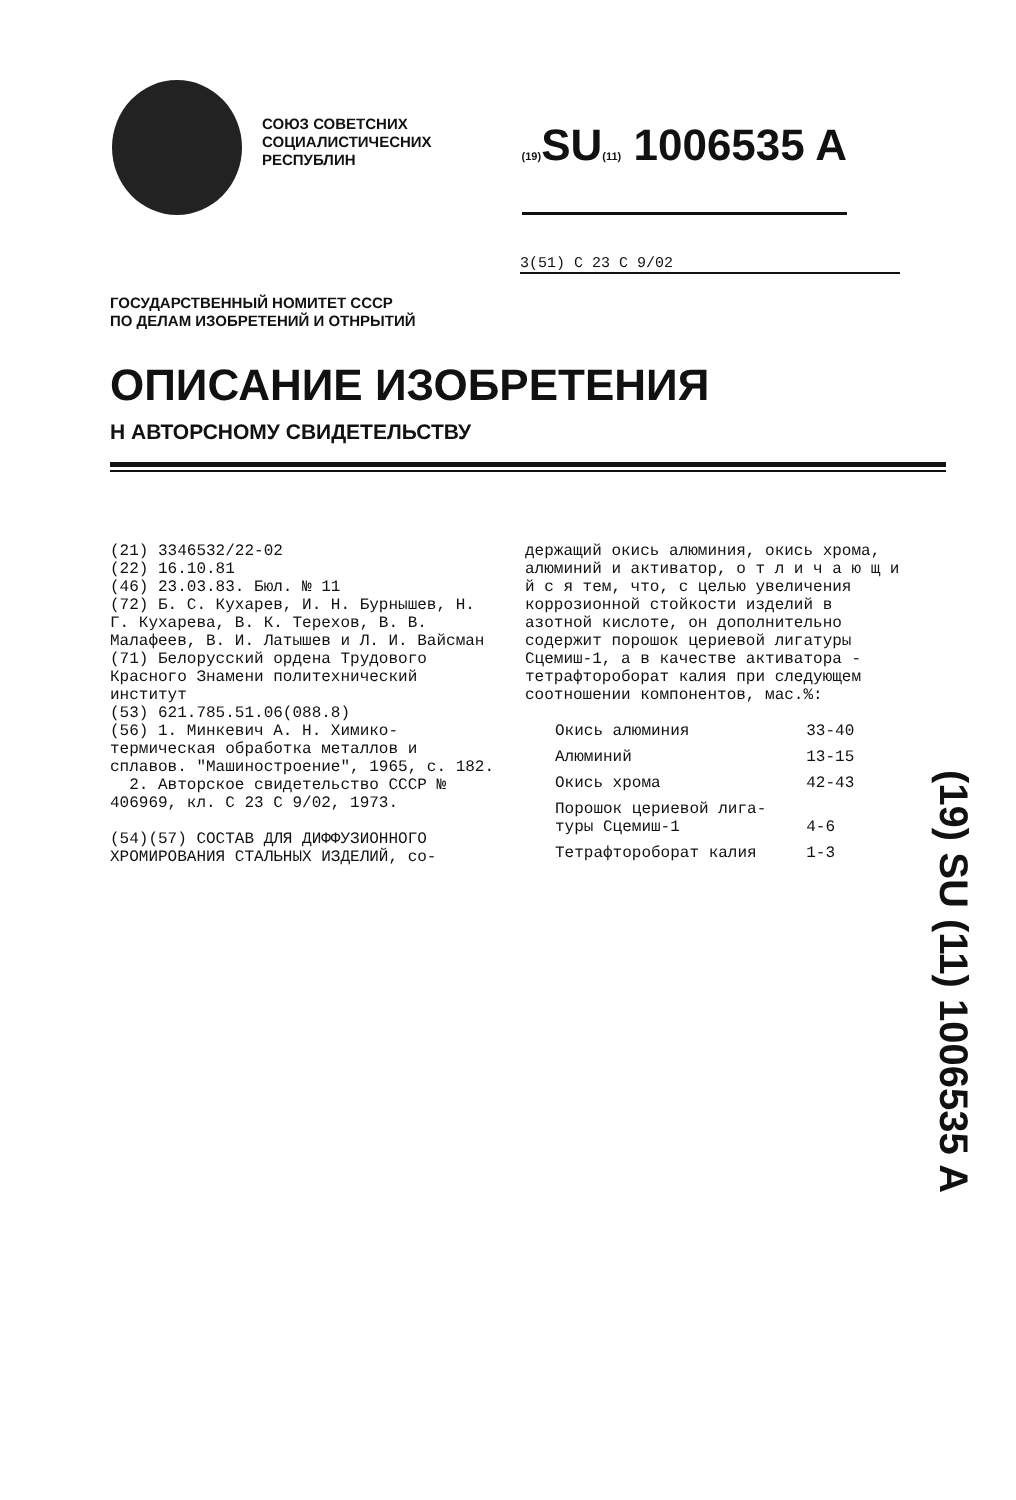СОЮЗ СОВЕТСНИХ
СОЦИАЛИСТИЧЕСНИХ
РЕСПУБЛИН
(19) SU(11) 1006535 A
3(51) С 23 С 9/02
ГОСУДАРСТВЕННЫЙ НОМИТЕТ СССР
ПО ДЕЛАМ ИЗОБРЕТЕНИЙ И ОТНРЫТИЙ
ОПИСАНИЕ ИЗОБРЕТЕНИЯ
Н АВТОРСНОМУ СВИДЕТЕЛЬСТВУ
(21) 3346532/22-02
(22) 16.10.81
(46) 23.03.83. Бюл. № 11
(72) Б. С. Кухарев, И. Н. Бурнышев, Н. Г. Кухарева, В. К. Терехов, В. В. Малафеев, В. И. Латышев и Л. И. Вайсман
(71) Белорусский ордена Трудового Красного Знамени политехнический институт
(53) 621.785.51.06(088.8)
(56) 1. Минкевич А. Н. Химико-термическая обработка металлов и сплавов. "Машиностроение", 1965, с. 182.
2. Авторское свидетельство СССР № 406969, кл. С 23 С 9/02, 1973.
(54)(57) СОСТАВ ДЛЯ ДИФФУЗИОННОГО ХРОМИРОВАНИЯ СТАЛЬНЫХ ИЗДЕЛИЙ, со-
держащий окись алюминия, окись хрома, алюминий и активатор, о т л и ч а ю щ и й с я тем, что, с целью увеличения коррозионной стойкости изделий в азотной кислоте, он дополнительно содержит порошок цериевой лигатуры Сцемиш-1, а в качестве активатора - тетрафтороборат калия при следующем соотношении компонентов, мас.%:
| Окись алюминия | 33-40 |
| Алюминий | 13-15 |
| Окись хрома | 42-43 |
| Порошок цериевой лига- туры Сцемиш-1 | 4-6 |
| Тетрафтороборат калия | 1-3 |
(19) SU (11) 1006535 A